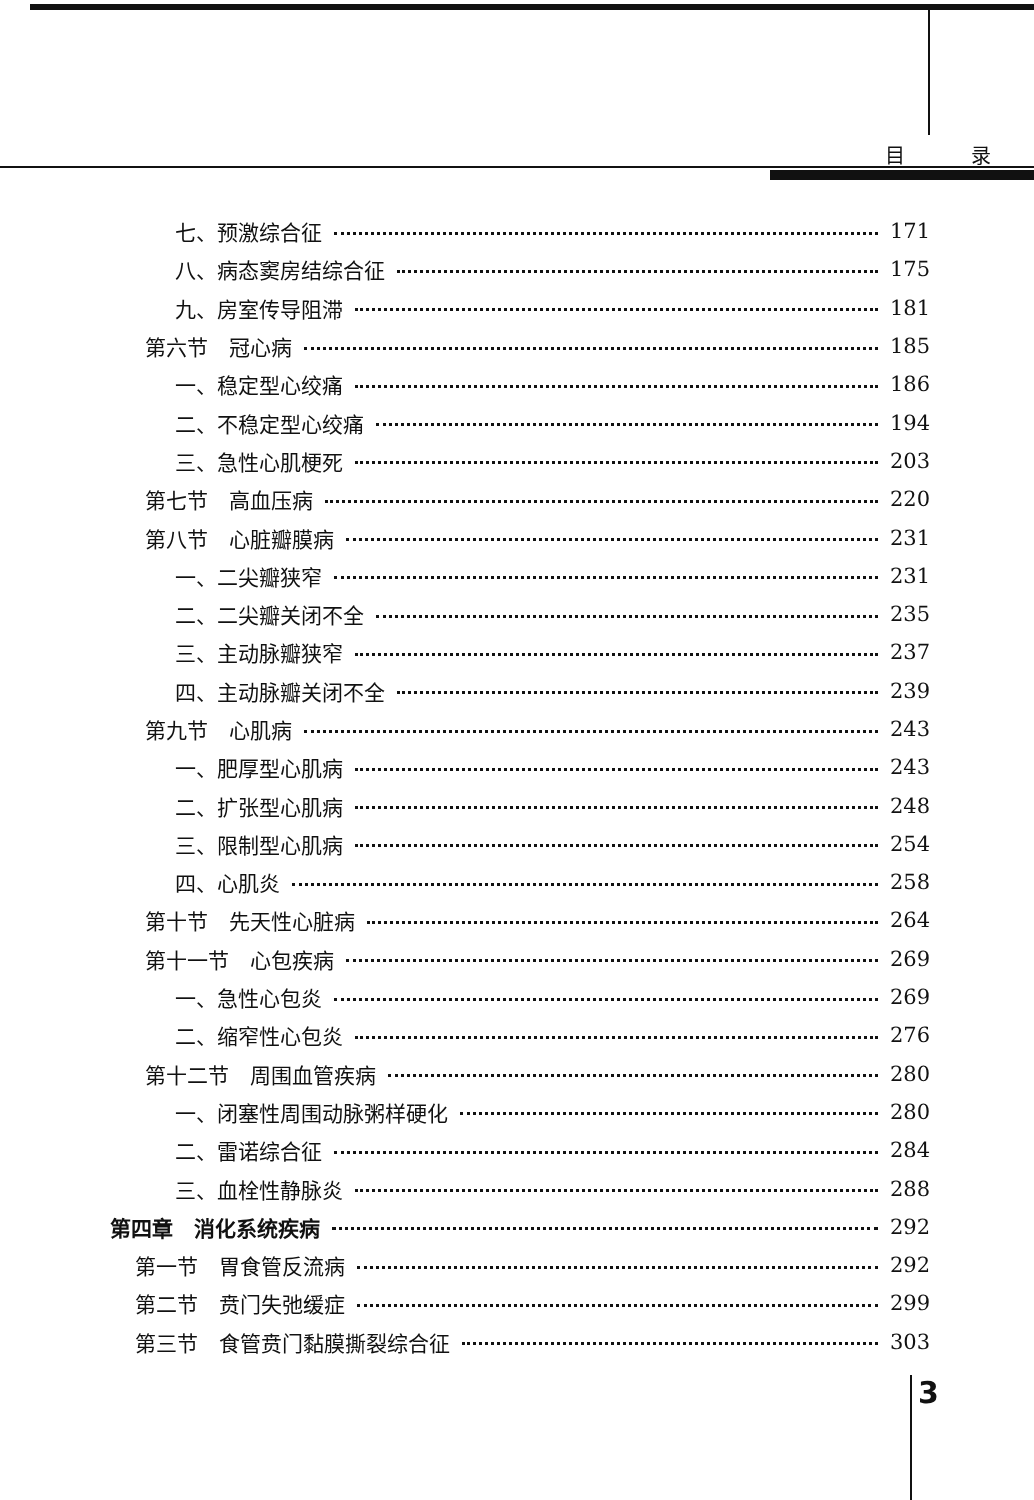目 录
七、预激综合征 171
八、病态窦房结综合征 175
九、房室传导阻滞 181
第六节　冠心病 185
一、稳定型心绞痛 186
二、不稳定型心绞痛 194
三、急性心肌梗死 203
第七节　高血压病 220
第八节　心脏瓣膜病 231
一、二尖瓣狭窄 231
二、二尖瓣关闭不全 235
三、主动脉瓣狭窄 237
四、主动脉瓣关闭不全 239
第九节　心肌病 243
一、肥厚型心肌病 243
二、扩张型心肌病 248
三、限制型心肌病 254
四、心肌炎 258
第十节　先天性心脏病 264
第十一节　心包疾病 269
一、急性心包炎 269
二、缩窄性心包炎 276
第十二节　周围血管疾病 280
一、闭塞性周围动脉粥样硬化 280
二、雷诺综合征 284
三、血栓性静脉炎 288
第四章　消化系统疾病 292
第一节　胃食管反流病 292
第二节　贲门失弛缓症 299
第三节　食管贲门黏膜撕裂综合征 303
3